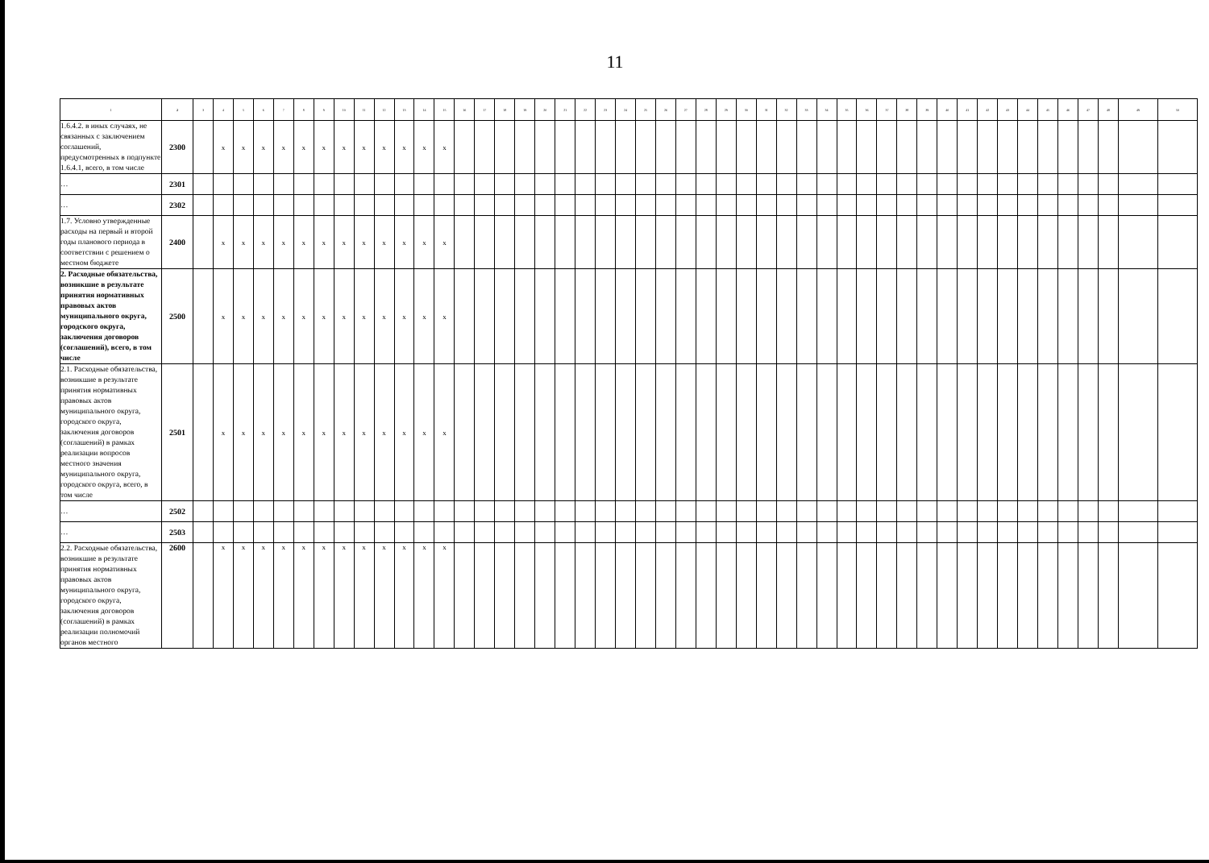11
| 1 | 2 | 3 | 4 | 5 | 6 | 7 | 8 | 9 | 10 | 11 | 12 | 13 | 14 | 15 | 16 | 17 | 18 | 19 | 20 | 21 | 22 | 23 | 24 | 25 | 26 | 27 | 28 | 29 | 30 | 31 | 32 | 33 | 34 | 35 | 36 | 37 | 38 | 39 | 40 | 41 | 42 | 43 | 44 | 45 | 46 | 47 | 48 | 49 | 50 |
| 1.6.4.2. в иных случаях, не связанных с заключением соглашений, предусмотренных в подпункте 1.6.4.1, всего, в том числе | 2300 | | x | x | x | x | x | x | x | x | x | x | x | x | | | | | | | | | | | | | | | | | | | | | | | | | | | | | | | | | | | |
| … | 2301 | | | | | | | | | | | | | | | | | | | | | | | | | | | | | | | | | | | | | | | | | | | | | | | | |
| … | 2302 | | | | | | | | | | | | | | | | | | | | | | | | | | | | | | | | | | | | | | | | | | | | | | | | |
| 1.7. Условно утвержденные расходы на первый и второй годы планового периода в соответствии с решением о местном бюджете | 2400 | | x | x | x | x | x | x | x | x | x | x | x | x | | | | | | | | | | | | | | | | | | | | | | | | | | | | | | | | | | | |
| 2. Расходные обязательства, возникшие в результате принятия нормативных правовых актов муниципального округа, городского округа, заключения договоров (соглашений), всего, в том числе | 2500 | | x | x | x | x | x | x | x | x | x | x | x | x | | | | | | | | | | | | | | | | | | | | | | | | | | | | | | | | | | | |
| 2.1. Расходные обязательства, возникшие в результате принятия нормативных правовых актов муниципального округа, городского округа, заключения договоров (соглашений) в рамках реализации вопросов местного значения муниципального округа, городского округа, всего, в том числе | 2501 | | x | x | x | x | x | x | x | x | x | x | x | x | | | | | | | | | | | | | | | | | | | | | | | | | | | | | | | | | | | |
| … | 2502 | | | | | | | | | | | | | | | | | | | | | | | | | | | | | | | | | | | | | | | | | | | | | | | | |
| … | 2503 | | | | | | | | | | | | | | | | | | | | | | | | | | | | | | | | | | | | | | | | | | | | | | | | |
| 2.2. Расходные обязательства, возникшие в результате принятия нормативных правовых актов муниципального округа, городского округа, заключения договоров (соглашений) в рамках реализации полномочий органов местного | 2600 | | x | x | x | x | x | x | x | x | x | x | x | x | | | | | | | | | | | | | | | | | | | | | | | | | | | | | | | | | | | |